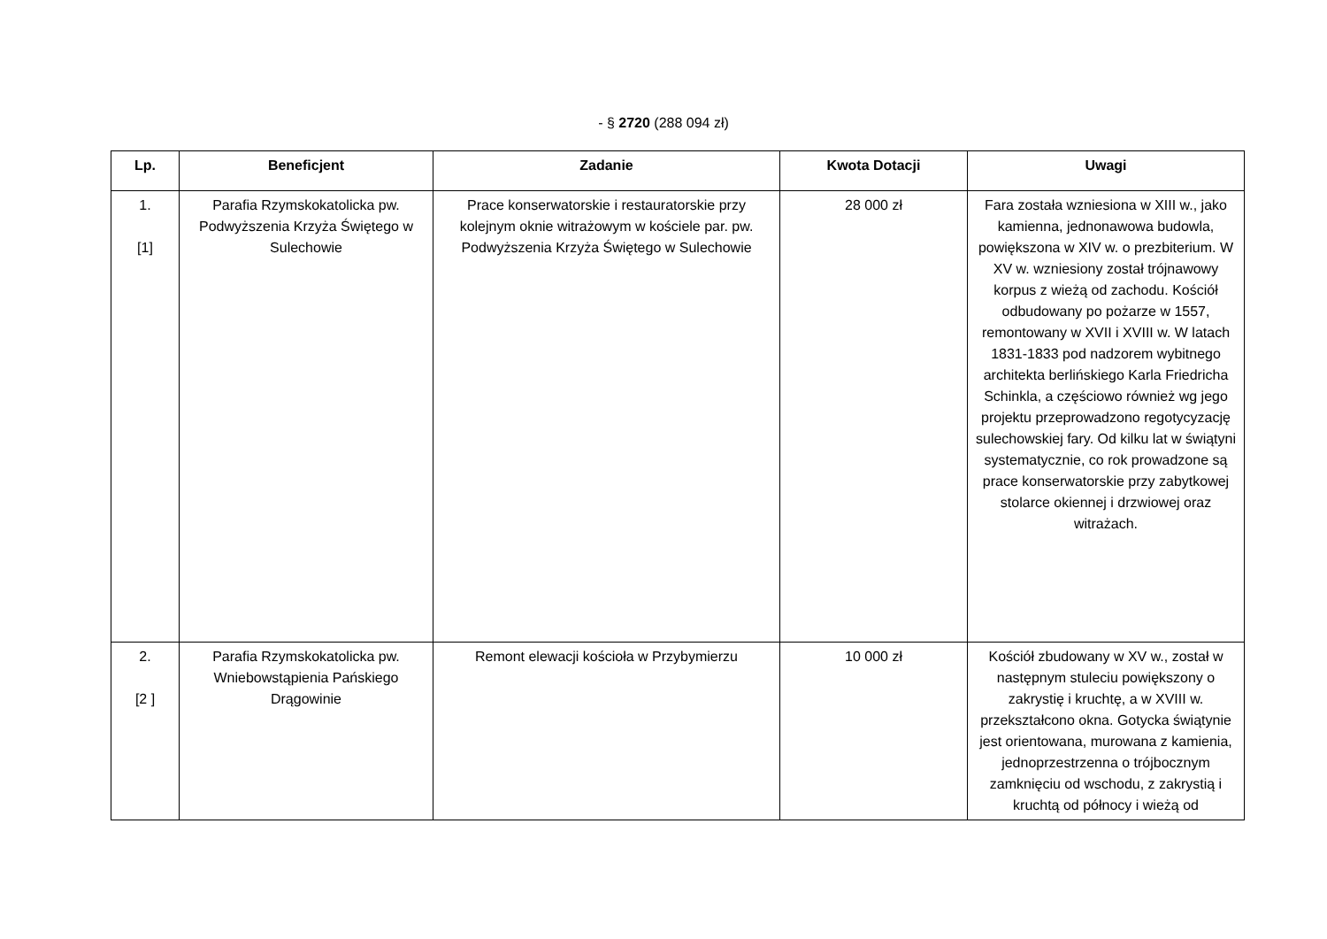- § 2720 (288 094 zł)
| Lp. | Beneficjent | Zadanie | Kwota Dotacji | Uwagi |
| --- | --- | --- | --- | --- |
| 1. [1] | Parafia Rzymskokatolicka pw. Podwyższenia Krzyża Świętego w Sulechowie | Prace konserwatorskie i restauratorskie przy kolejnym oknie witrażowym w kościele par. pw. Podwyższenia Krzyża Świętego w Sulechowie | 28 000 zł | Fara została wzniesiona w XIII w., jako kamienna, jednonawowa budowla, powiększona w XIV w. o prezbiterium. W XV w. wzniesiony został trójnawowy korpus z wieżą od zachodu. Kościół odbudowany po pożarze w 1557, remontowany w XVII i XVIII w. W latach 1831-1833 pod nadzorem wybitnego architekta berlińskiego Karla Friedricha Schinkla, a częściowo również wg jego projektu przeprowadzono regotycyzację sulechowskiej fary. Od kilku lat w świątyni systematycznie, co rok prowadzone są prace konserwatorskie przy zabytkowej stolarce okiennej i drzwiowej oraz witrażach. |
| 2. [2 ] | Parafia Rzymskokatolicka pw. Wniebowstąpienia Pańskiego Drągowinie | Remont elewacji kościoła w Przybymierzu | 10 000 zł | Kościół zbudowany w XV w., został w następnym stuleciu powiększony o zakrystię i kruchtę, a w XVIII w. przekształcono okna. Gotycka świątynie jest orientowana, murowana z kamienia, jednoprzestrzenna o trójbocznym zamknięciu od wschodu, z zakrystią i kruchtą od północy i wieżą od |